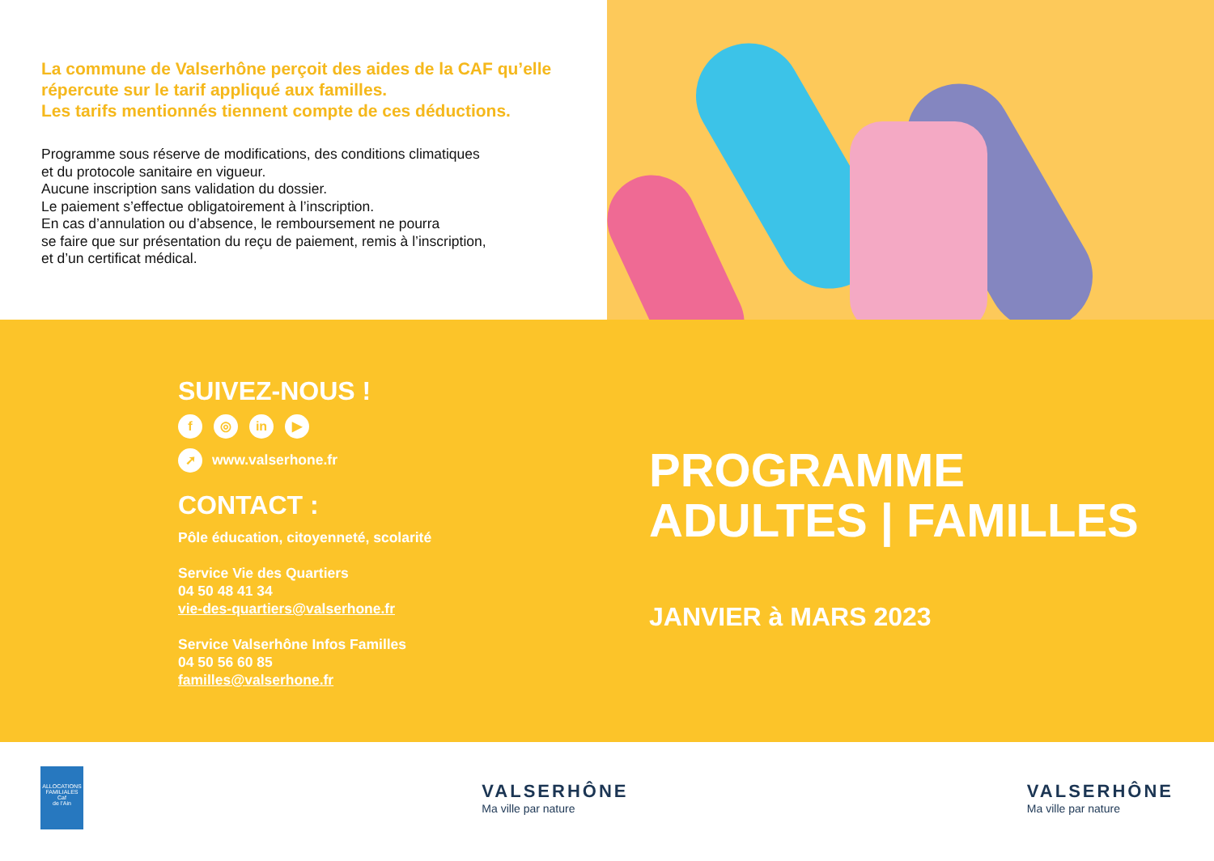La commune de Valserhône perçoit des aides de la CAF qu’elle répercute sur le tarif appliqué aux familles.
Les tarifs mentionnés tiennent compte de ces déductions.
Programme sous réserve de modifications, des conditions climatiques
et du protocole sanitaire en vigueur.
Aucune inscription sans validation du dossier.
Le paiement s’effectue obligatoirement à l’inscription.
En cas d’annulation ou d’absence, le remboursement ne pourra
se faire que sur présentation du reçu de paiement, remis à l’inscription,
et d’un certificat médical.
SUIVEZ-NOUS !
f ◎ in ▶
➚ www.valserhone.fr
CONTACT :
Pôle éducation, citoyenneté, scolarité
Service Vie des Quartiers
04 50 48 41 34
vie-des-quartiers@valserhone.fr
Service Valserhône Infos Familles
04 50 56 60 85
familles@valserhone.fr
PROGRAMME
ADULTES | FAMILLES
JANVIER à MARS 2023
ALLOCATIONS FAMILIALES
Caf
de l’Ain
VALSERHÔNE
Ma ville par nature
VALSERHÔNE
Ma ville par nature